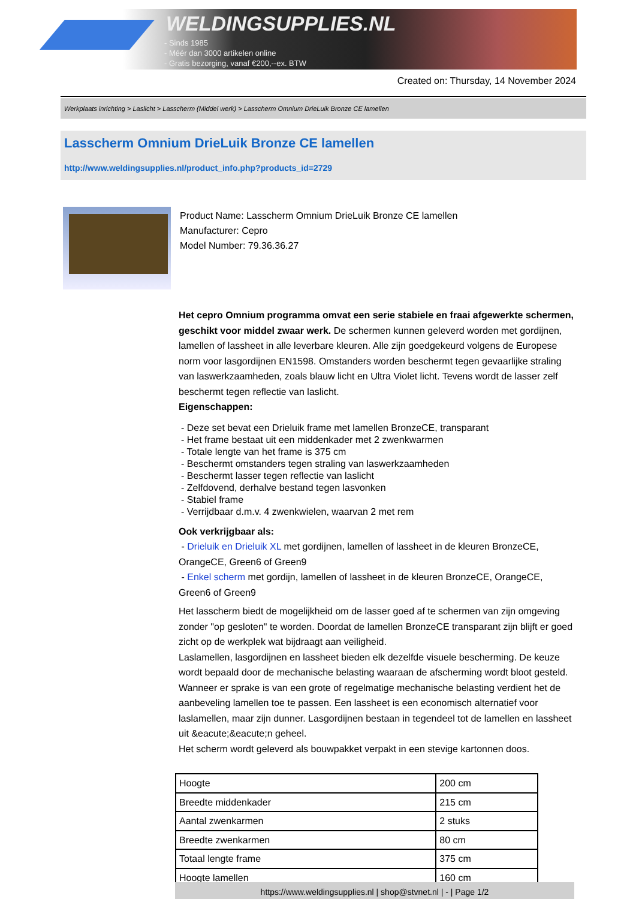WELDINGSUPPLIES.NL
- Sinds 1985
- Méér dan 3000 artikelen online
- Gratis bezorging, vanaf €200,--ex. BTW
Created on: Thursday, 14 November 2024
Werkplaats inrichting > Laslicht > Lasscherm (Middel werk) > Lasscherm Omnium DrieLuik Bronze CE lamellen
Lasscherm Omnium DrieLuik Bronze CE lamellen
http://www.weldingsupplies.nl/product_info.php?products_id=2729
Product Name: Lasscherm Omnium DrieLuik Bronze CE lamellen
Manufacturer: Cepro
Model Number: 79.36.36.27
Het cepro Omnium programma omvat een serie stabiele en fraai afgewerkte schermen, geschikt voor middel zwaar werk. De schermen kunnen geleverd worden met gordijnen, lamellen of lassheet in alle leverbare kleuren. Alle zijn goedgekeurd volgens de Europese norm voor lasgordijnen EN1598. Omstanders worden beschermt tegen gevaarlijke straling van laswerkzaamheden, zoals blauw licht en Ultra Violet licht. Tevens wordt de lasser zelf beschermt tegen reflectie van laslicht.
Eigenschappen:
- Deze set bevat een Drieluik frame met lamellen BronzeCE, transparant
- Het frame bestaat uit een middenkader met 2 zwenkwarmen
- Totale lengte van het frame is 375 cm
- Beschermt omstanders tegen straling van laswerkzaamheden
- Beschermt lasser tegen reflectie van laslicht
- Zelfdovend, derhalve bestand tegen lasvonken
- Stabiel frame
- Verrijdbaar d.m.v. 4 zwenkwielen, waarvan 2 met rem
Ook verkrijgbaar als:
- Drieluik en Drieluik XL met gordijnen, lamellen of lassheet in de kleuren BronzeCE, OrangeCE, Green6 of Green9
- Enkel scherm met gordijn, lamellen of lassheet in de kleuren BronzeCE, OrangeCE, Green6 of Green9
Het lasscherm biedt de mogelijkheid om de lasser goed af te schermen van zijn omgeving zonder "op gesloten" te worden. Doordat de lamellen BronzeCE transparant zijn blijft er goed zicht op de werkplek wat bijdraagt aan veiligheid.
Laslamellen, lasgordijnen en lassheet bieden elk dezelfde visuele bescherming. De keuze wordt bepaald door de mechanische belasting waaraan de afscherming wordt bloot gesteld. Wanneer er sprake is van een grote of regelmatige mechanische belasting verdient het de aanbeveling lamellen toe te passen. Een lassheet is een economisch alternatief voor laslamellen, maar zijn dunner. Lasgordijnen bestaan in tegendeel tot de lamellen en lassheet uit &eacute;&eacute;n geheel.
Het scherm wordt geleverd als bouwpakket verpakt in een stevige kartonnen doos.
| Hoogte | 200 cm |
| Breedte middenkader | 215 cm |
| Aantal zwenkarmen | 2 stuks |
| Breedte zwenkarmen | 80 cm |
| Totaal lengte frame | 375 cm |
| Hoogte lamellen | 160 cm |
https://www.weldingsupplies.nl | shop@stvnet.nl | - | Page 1/2